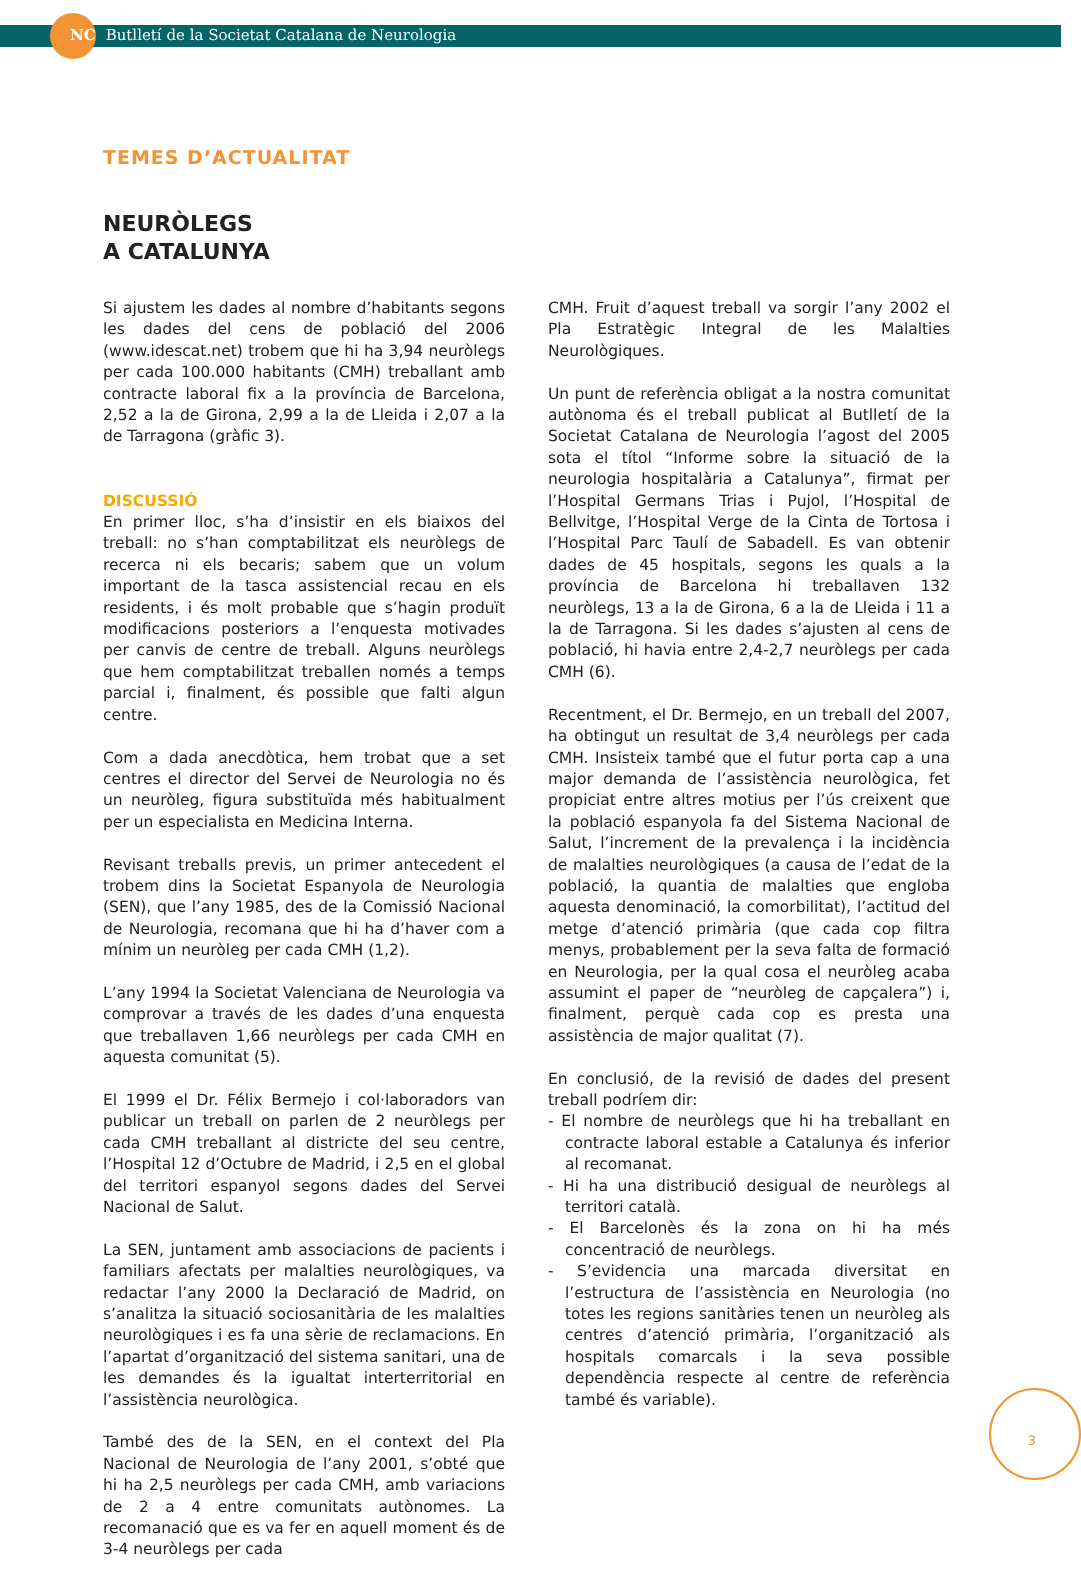NC Butlletí de la Societat Catalana de Neurologia
TEMES D’ACTUALITAT
NEURÒLEGS
A CATALUNYA
Si ajustem les dades al nombre d’habitants segons les dades del cens de població del 2006 (www.idescat.net) trobem que hi ha 3,94 neuròlegs per cada 100.000 habitants (CMH) treballant amb contracte laboral fix a la província de Barcelona, 2,52 a la de Girona, 2,99 a la de Lleida i 2,07 a la de Tarragona (gràfic 3).
DISCUSSIÓ
En primer lloc, s’ha d’insistir en els biaixos del treball: no s’han comptabilitzat els neuròlegs de recerca ni els becaris; sabem que un volum important de la tasca assistencial recau en els residents, i és molt probable que s’hagin produït modificacions posteriors a l’enquesta motivades per canvis de centre de treball. Alguns neuròlegs que hem comptabilitzat treballen només a temps parcial i, finalment, és possible que falti algun centre.
Com a dada anecdòtica, hem trobat que a set centres el director del Servei de Neurologia no és un neuròleg, figura substituïda més habitualment per un especialista en Medicina Interna.
Revisant treballs previs, un primer antecedent el trobem dins la Societat Espanyola de Neurologia (SEN), que l’any 1985, des de la Comissió Nacional de Neurologia, recomana que hi ha d’haver com a mínim un neuròleg per cada CMH (1,2).
L’any 1994 la Societat Valenciana de Neurologia va comprovar a través de les dades d’una enquesta que treballaven 1,66 neuròlegs per cada CMH en aquesta comunitat (5).
El 1999 el Dr. Félix Bermejo i col·laboradors van publicar un treball on parlen de 2 neuròlegs per cada CMH treballant al districte del seu centre, l’Hospital 12 d’Octubre de Madrid, i 2,5 en el global del territori espanyol segons dades del Servei Nacional de Salut.
La SEN, juntament amb associacions de pacients i familiars afectats per malalties neurològiques, va redactar l’any 2000 la Declaració de Madrid, on s’analitza la situació sociosanitària de les malalties neurològiques i es fa una sèrie de reclamacions. En l’apartat d’organització del sistema sanitari, una de les demandes és la igualtat interterritorial en l’assistència neurològica.
També des de la SEN, en el context del Pla Nacional de Neurologia de l’any 2001, s’obté que hi ha 2,5 neuròlegs per cada CMH, amb variacions de 2 a 4 entre comunitats autònomes. La recomanació que es va fer en aquell moment és de 3-4 neuròlegs per cada
CMH. Fruit d’aquest treball va sorgir l’any 2002 el Pla Estratègic Integral de les Malalties Neurològiques.
Un punt de referència obligat a la nostra comunitat autònoma és el treball publicat al Butlletí de la Societat Catalana de Neurologia l’agost del 2005 sota el títol “Informe sobre la situació de la neurologia hospitalària a Catalunya”, firmat per l’Hospital Germans Trias i Pujol, l’Hospital de Bellvitge, l’Hospital Verge de la Cinta de Tortosa i l’Hospital Parc Taulí de Sabadell. Es van obtenir dades de 45 hospitals, segons les quals a la província de Barcelona hi treballaven 132 neuròlegs, 13 a la de Girona, 6 a la de Lleida i 11 a la de Tarragona. Si les dades s’ajusten al cens de població, hi havia entre 2,4-2,7 neuròlegs per cada CMH (6).
Recentment, el Dr. Bermejo, en un treball del 2007, ha obtingut un resultat de 3,4 neuròlegs per cada CMH. Insisteix també que el futur porta cap a una major demanda de l’assistència neurològica, fet propiciat entre altres motius per l’ús creixent que la població espanyola fa del Sistema Nacional de Salut, l’increment de la prevalença i la incidència de malalties neurològiques (a causa de l’edat de la població, la quantia de malalties que engloba aquesta denominació, la comorbilitat), l’actitud del metge d’atenció primària (que cada cop filtra menys, probablement per la seva falta de formació en Neurologia, per la qual cosa el neuròleg acaba assumint el paper de “neuròleg de capçalera”) i, finalment, perquè cada cop es presta una assistència de major qualitat (7).
En conclusió, de la revisió de dades del present treball podríem dir:
- El nombre de neuròlegs que hi ha treballant en contracte laboral estable a Catalunya és inferior al recomanat.
- Hi ha una distribució desigual de neuròlegs al territori català.
- El Barcelonès és la zona on hi ha més concentració de neuròlegs.
- S’evidencia una marcada diversitat en l’estructura de l’assistència en Neurologia (no totes les regions sanitàries tenen un neuròleg als centres d’atenció primària, l’organització als hospitals comarcals i la seva possible dependència respecte al centre de referència també és variable).
3